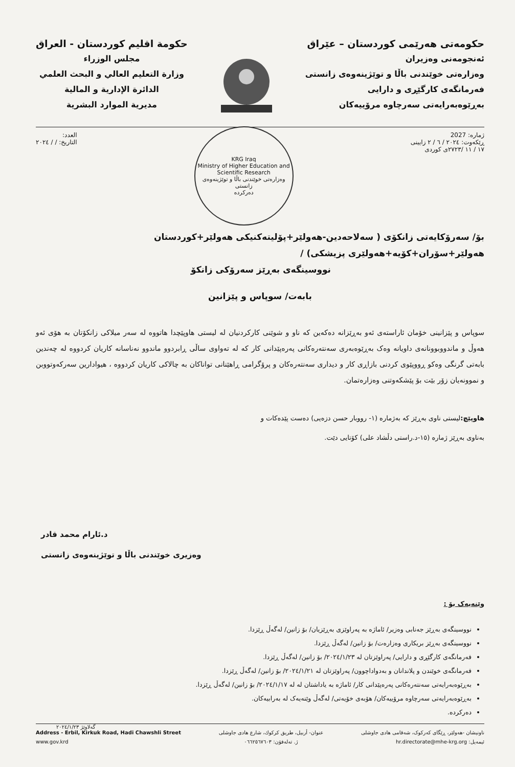حكومة اقليم كوردستان - العراق
مجلس الوزراء
وزارة التعليم العالي و البحث العلمي
الدائرة الإدارية و المالية
مديرية الموارد البشرية
حکومەتی هەرێمی کوردستان – عێراق
ئەنجومەنی وەزیران
وەزارەتی خوێندنی باڵا و توێژینەوەی زانستی
فەرمانگەی کارگێڕی و دارایی
بەڕێوەبەرایەتی سەرچاوە مرۆییەکان
ژمارە: 2027
ڕێکەوت: ٢٠٢٤ / ٦ / ٢ زایینی
١٧ / ١١ /٢٧٢٣ی کوردی
KRG Iraq
Ministry of Higher Education and Scientific Research
وەزارەتی خوێندنی باڵا و توێژینەوەی زانستی
دەرکردە
العدد:
التاريخ: / / ٢٠٢٤
بۆ/ سەرۆکایەتی زانکۆی ( سەلاحەدین-هەولێر+پۆلیتەکنیکی هەولێر+کوردستان هەولێر+سۆران+کۆیە+هەولێری پزیشکی) /
نووسینگەی بەڕێز سەرۆکی زانکۆ
بابەت/ سوپاس و پێزانین
سوپاس و پێزانینی خۆمان ئاراستەی ئەو بەڕێزانە دەکەین کە ناو و شوێنی کارکردنیان لە لیستی هاوپێچدا هاتووە لە سەر میلاکی زانکۆتان بە هۆی ئەو هەوڵ و ماندووبوونانەی داویانە وەک بەڕێوەبەری سەنتەرەکانی پەرەپێدانی کار کە لە تەواوی ساڵی ڕابردوو ماندوو نەناسانە کاریان کردووە لە چەندین بابەتی گرنگی وەکو ڕووپێوی کردنی بازاڕی کار و دیداری سەنتەرەکان و پرۆگرامی ڕاهێنانی تواناکان بە چالاکی کاریان کردووە ، هیوادارین سەرکەوتووبن و نموونەیان زۆر بێت بۆ پێشکەوتنی وەزارەتمان.
هاوپێچ: لیستی ناوی بەڕێز کە بەژمارە (١- رووبار حسن دزەیی) دەست پێدەکات و
بەناوی بەڕێز ژمارە (١٥-د.راستی دڵشاد علی) کۆتایی دێت.
د.ئارام محمد قادر
وەزیری خوێندنی باڵا و توێژینەوەی زانستی
وێنەیەک بۆ :
نووسینگەی بەڕێز جەنابی وەزیر/ ئاماژە بە پەراوێزی بەڕێزیان/ بۆ زانین/ لەگەڵ ڕێزدا.
نووسینگەی بەڕێز بریکاری وەزارەت/ بۆ زانین/ لەگەڵ ڕێزدا.
فەرمانگەی کارگێڕی و دارایی/ پەراوێزتان لە ٢٠٢٤/١/٢٣/ بۆ زانین/ لەگەڵ ڕێزدا.
فەرمانگەی خوێندن و پلاندانان و بەدواداچوون/ پەراوێزتان لە ٢٠٢٤/١/٢١/ بۆ زانین/ لەگەڵ ڕێزدا.
بەڕێوەبەرایەتی سەنتەرەکانی پەرەپێدانی کار/ ئاماژە بە یاداشتان لە لە ٢٠٢٤/١/١٧/ بۆ زانین/ لەگەڵ ڕێزدا.
بەڕێوەبەرایەتی سەرچاوە مرۆییەکان/ هۆبەی خۆیەتی/ لەگەڵ وێنەیەک لە بەرابیەکان.
دەرکردە.
گەلاوێژ ٢٠٢٤/١/٢٣
Address - Erbil, Kirkuk Road, Hadi Chawshli Street
www.gov.krd
عنوان- أربيل، طريق كركوك، شارع هادى جاوشلی
ژ. تەلەفۆن: ٠٦٦٢٥٦٧٦٠٣
ناونیشان -هەولێر، ڕێگای کەرکوک، شەقامی هادی جاوشلی
ئیمەیل: hr.directorate@mhe-krg.org